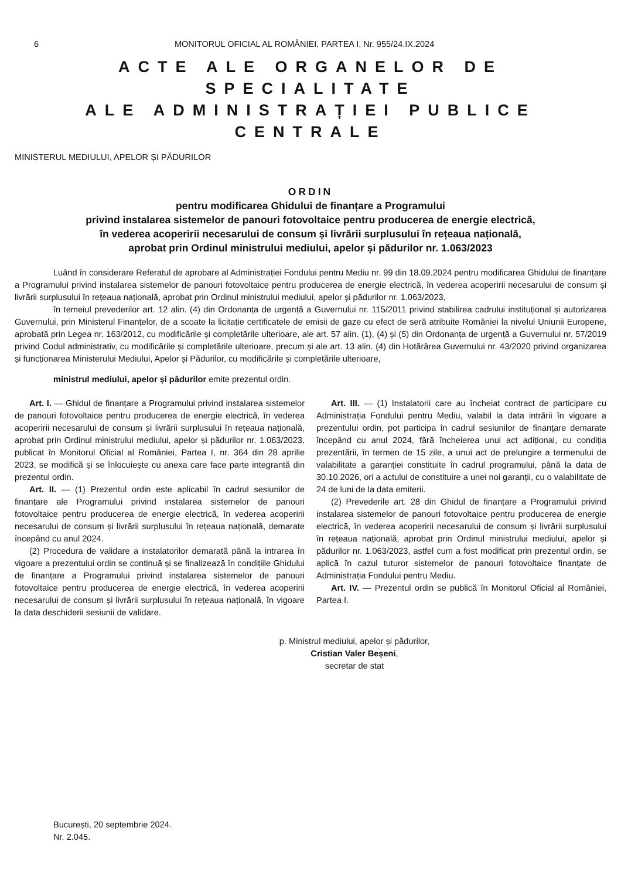6 MONITORUL OFICIAL AL ROMÂNIEI, PARTEA I, Nr. 955/24.IX.2024
ACTE ALE ORGANELOR DE SPECIALITATE
ALE ADMINISTRAȚIEI PUBLICE CENTRALE
MINISTERUL MEDIULUI, APELOR ȘI PĂDURILOR
ORDIN
pentru modificarea Ghidului de finanțare a Programului
privind instalarea sistemelor de panouri fotovoltaice pentru producerea de energie electrică,
în vederea acoperirii necesarului de consum și livrării surplusului în rețeaua națională,
aprobat prin Ordinul ministrului mediului, apelor și pădurilor nr. 1.063/2023
Luând în considerare Referatul de aprobare al Administrației Fondului pentru Mediu nr. 99 din 18.09.2024 pentru modificarea Ghidului de finanțare a Programului privind instalarea sistemelor de panouri fotovoltaice pentru producerea de energie electrică, în vederea acoperirii necesarului de consum și livrării surplusului în rețeaua națională, aprobat prin Ordinul ministrului mediului, apelor și pădurilor nr. 1.063/2023,
în temeiul prevederilor art. 12 alin. (4) din Ordonanța de urgență a Guvernului nr. 115/2011 privind stabilirea cadrului instituțional și autorizarea Guvernului, prin Ministerul Finanțelor, de a scoate la licitație certificatele de emisii de gaze cu efect de seră atribuite României la nivelul Uniunii Europene, aprobată prin Legea nr. 163/2012, cu modificările și completările ulterioare, ale art. 57 alin. (1), (4) și (5) din Ordonanța de urgență a Guvernului nr. 57/2019 privind Codul administrativ, cu modificările și completările ulterioare, precum și ale art. 13 alin. (4) din Hotărârea Guvernului nr. 43/2020 privind organizarea și funcționarea Ministerului Mediului, Apelor și Pădurilor, cu modificările și completările ulterioare,
ministrul mediului, apelor și pădurilor emite prezentul ordin.
Art. I. — Ghidul de finanțare a Programului privind instalarea sistemelor de panouri fotovoltaice pentru producerea de energie electrică, în vederea acoperirii necesarului de consum și livrării surplusului în rețeaua națională, aprobat prin Ordinul ministrului mediului, apelor și pădurilor nr. 1.063/2023, publicat în Monitorul Oficial al României, Partea I, nr. 364 din 28 aprilie 2023, se modifică și se înlocuiește cu anexa care face parte integrantă din prezentul ordin.
Art. II. — (1) Prezentul ordin este aplicabil în cadrul sesiunilor de finanțare ale Programului privind instalarea sistemelor de panouri fotovoltaice pentru producerea de energie electrică, în vederea acoperirii necesarului de consum și livrării surplusului în rețeaua națională, demarate începând cu anul 2024.
(2) Procedura de validare a instalatorilor demarată până la intrarea în vigoare a prezentului ordin se continuă și se finalizează în condițiile Ghidului de finanțare a Programului privind instalarea sistemelor de panouri fotovoltaice pentru producerea de energie electrică, în vederea acoperirii necesarului de consum și livrării surplusului în rețeaua națională, în vigoare la data deschiderii sesiunii de validare.
Art. III. — (1) Instalatorii care au încheiat contract de participare cu Administrația Fondului pentru Mediu, valabil la data intrării în vigoare a prezentului ordin, pot participa în cadrul sesiunilor de finanțare demarate începând cu anul 2024, fără încheierea unui act adițional, cu condiția prezentării, în termen de 15 zile, a unui act de prelungire a termenului de valabilitate a garanției constituite în cadrul programului, până la data de 30.10.2026, ori a actului de constituire a unei noi garanții, cu o valabilitate de 24 de luni de la data emiterii.
(2) Prevederile art. 28 din Ghidul de finanțare a Programului privind instalarea sistemelor de panouri fotovoltaice pentru producerea de energie electrică, în vederea acoperirii necesarului de consum și livrării surplusului în rețeaua națională, aprobat prin Ordinul ministrului mediului, apelor și pădurilor nr. 1.063/2023, astfel cum a fost modificat prin prezentul ordin, se aplică în cazul tuturor sistemelor de panouri fotovoltaice finanțate de Administrația Fondului pentru Mediu.
Art. IV. — Prezentul ordin se publică în Monitorul Oficial al României, Partea I.
p. Ministrul mediului, apelor și pădurilor,
Cristian Valer Beșeni,
secretar de stat
București, 20 septembrie 2024.
Nr. 2.045.